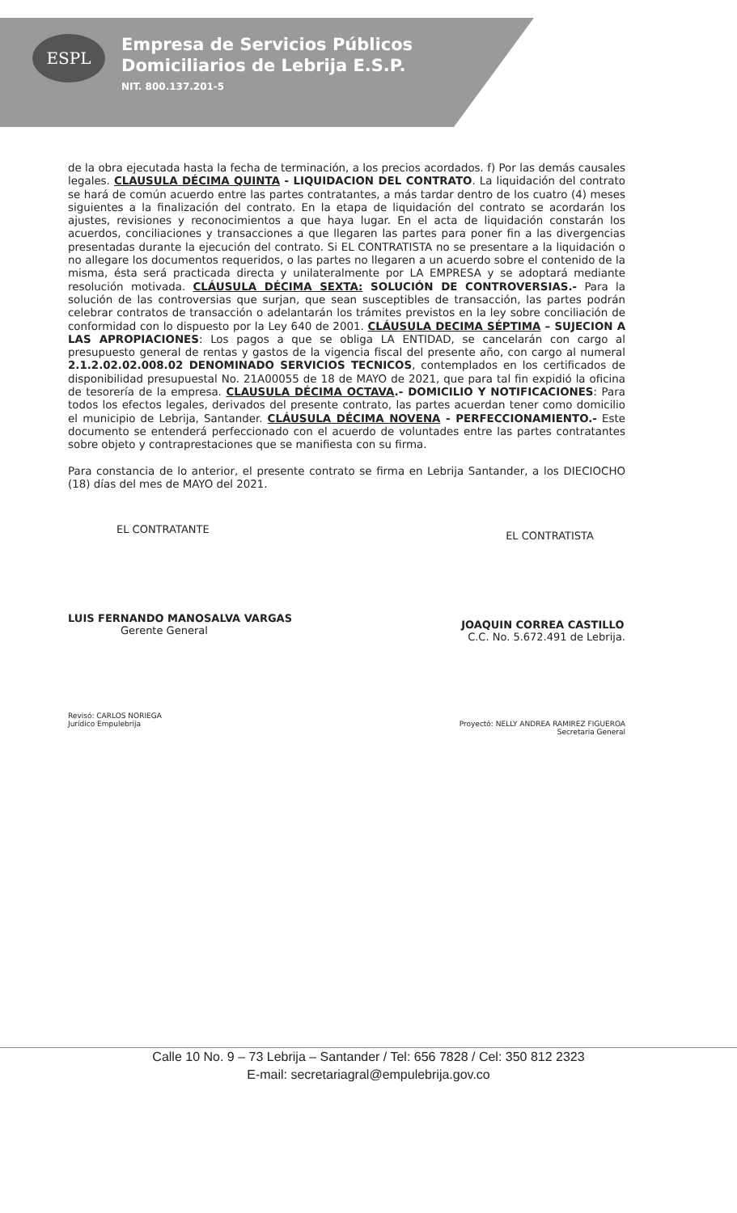ESPL
Empresa de Servicios Públicos
Domiciliarios de Lebrija E.S.P.
NIT. 800.137.201-5
de la obra ejecutada hasta la fecha de terminación, a los precios acordados. f) Por las demás causales legales. CLAUSULA DÉCIMA QUINTA - LIQUIDACION DEL CONTRATO. La liquidación del contrato se hará de común acuerdo entre las partes contratantes, a más tardar dentro de los cuatro (4) meses siguientes a la finalización del contrato. En la etapa de liquidación del contrato se acordarán los ajustes, revisiones y reconocimientos a que haya lugar. En el acta de liquidación constarán los acuerdos, conciliaciones y transacciones a que llegaren las partes para poner fin a las divergencias presentadas durante la ejecución del contrato. Si EL CONTRATISTA no se presentare a la liquidación o no allegare los documentos requeridos, o las partes no llegaren a un acuerdo sobre el contenido de la misma, ésta será practicada directa y unilateralmente por LA EMPRESA y se adoptará mediante resolución motivada. CLÁUSULA DÉCIMA SEXTA: SOLUCIÓN DE CONTROVERSIAS.- Para la solución de las controversias que surjan, que sean susceptibles de transacción, las partes podrán celebrar contratos de transacción o adelantarán los trámites previstos en la ley sobre conciliación de conformidad con lo dispuesto por la Ley 640 de 2001. CLÁUSULA DECIMA SÉPTIMA – SUJECION A LAS APROPIACIONES: Los pagos a que se obliga LA ENTIDAD, se cancelarán con cargo al presupuesto general de rentas y gastos de la vigencia fiscal del presente año, con cargo al numeral 2.1.2.02.02.008.02 DENOMINADO SERVICIOS TECNICOS, contemplados en los certificados de disponibilidad presupuestal No. 21A00055 de 18 de MAYO de 2021, que para tal fin expidió la oficina de tesorería de la empresa. CLAUSULA DÉCIMA OCTAVA.- DOMICILIO Y NOTIFICACIONES: Para todos los efectos legales, derivados del presente contrato, las partes acuerdan tener como domicilio el municipio de Lebrija, Santander. CLÁUSULA DÉCIMA NOVENA - PERFECCIONAMIENTO.- Este documento se entenderá perfeccionado con el acuerdo de voluntades entre las partes contratantes sobre objeto y contraprestaciones que se manifiesta con su firma.
Para constancia de lo anterior, el presente contrato se firma en Lebrija Santander, a los DIECIOCHO (18) días del mes de MAYO del 2021.
EL CONTRATANTE
LUIS FERNANDO MANOSALVA VARGAS
Gerente General
EL CONTRATISTA
JOAQUIN CORREA CASTILLO
C.C. No. 5.672.491 de Lebrija.
Revisó: CARLOS NORIEGA
Jurídico Empulebrija
Proyectó: NELLY ANDREA RAMIREZ FIGUEROA
Secretaria General
Calle 10 No. 9 – 73 Lebrija – Santander / Tel: 656 7828 / Cel: 350 812 2323
E-mail: secretariagral@empulebrija.gov.co